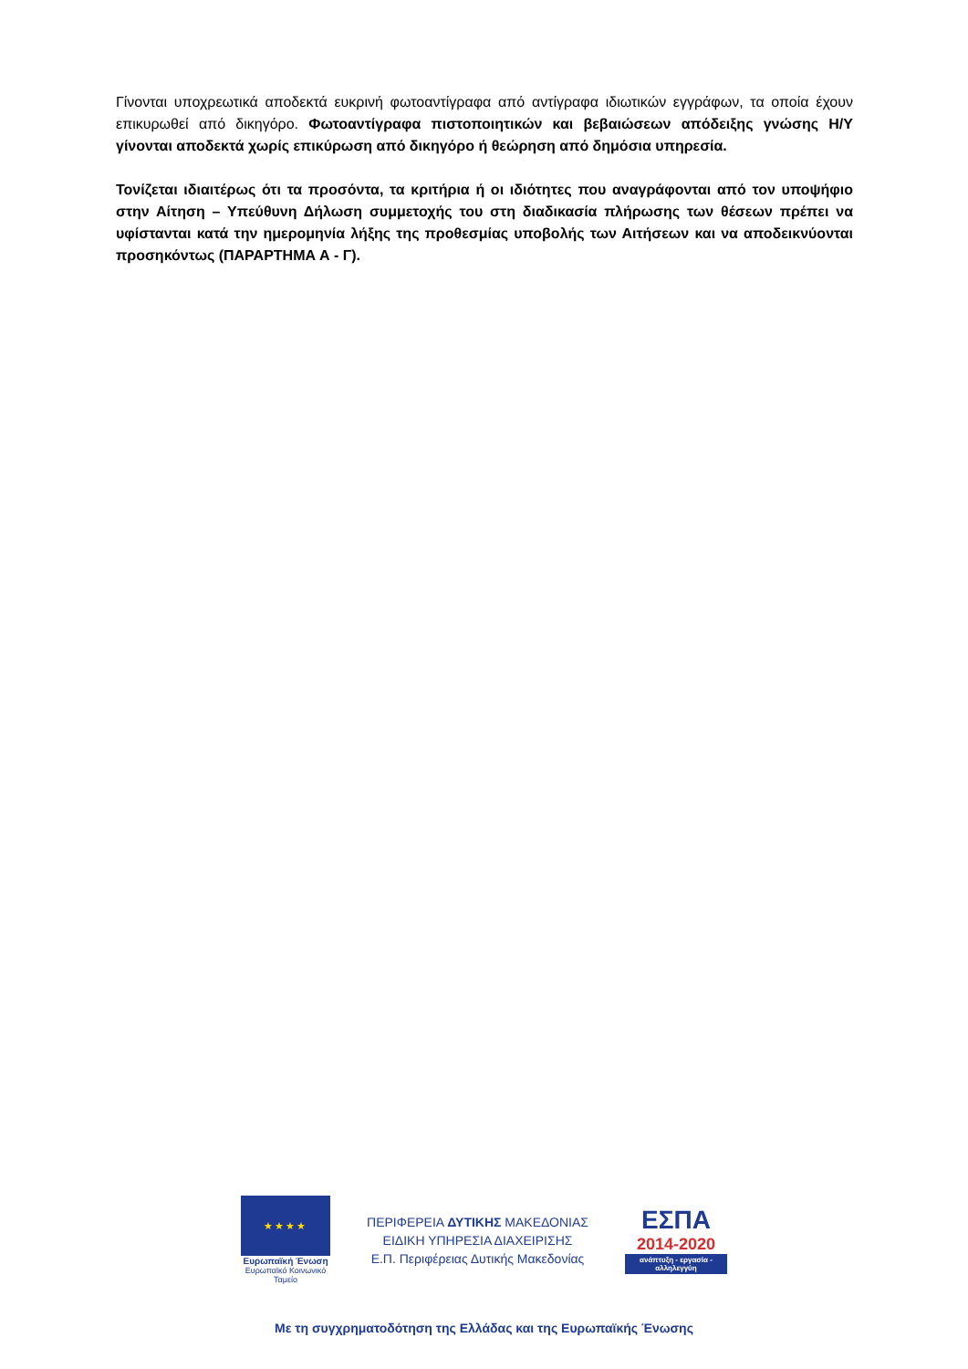Γίνονται υποχρεωτικά αποδεκτά ευκρινή φωτοαντίγραφα από αντίγραφα ιδιωτικών εγγράφων, τα οποία έχουν επικυρωθεί από δικηγόρο. Φωτοαντίγραφα πιστοποιητικών και βεβαιώσεων απόδειξης γνώσης Η/Υ γίνονται αποδεκτά χωρίς επικύρωση από δικηγόρο ή θεώρηση από δημόσια υπηρεσία.
Τονίζεται ιδιαιτέρως ότι τα προσόντα, τα κριτήρια ή οι ιδιότητες που αναγράφονται από τον υποψήφιο στην Αίτηση – Υπεύθυνη Δήλωση συμμετοχής του στη διαδικασία πλήρωσης των θέσεων πρέπει να υφίστανται κατά την ημερομηνία λήξης της προθεσμίας υποβολής των Αιτήσεων και να αποδεικνύονται προσηκόντως (ΠΑΡΑΡΤΗΜΑ Α - Γ).
★★★★
Ευρωπαϊκή Ένωση
Ευρωπαϊκό Κοινωνικό Ταμείο
ΠΕΡΙΦΕΡΕΙΑ ΔΥΤΙΚΗΣ ΜΑΚΕΔΟΝΙΑΣ
ΕΙΔΙΚΗ ΥΠΗΡΕΣΙΑ ΔΙΑΧΕΙΡΙΣΗΣ
Ε.Π. Περιφέρειας Δυτικής Μακεδονίας
ΕΣΠΑ
2014-2020
ανάπτυξη - εργασία - αλληλεγγύη
Με τη συγχρηματοδότηση της Ελλάδας και της Ευρωπαϊκής Ένωσης